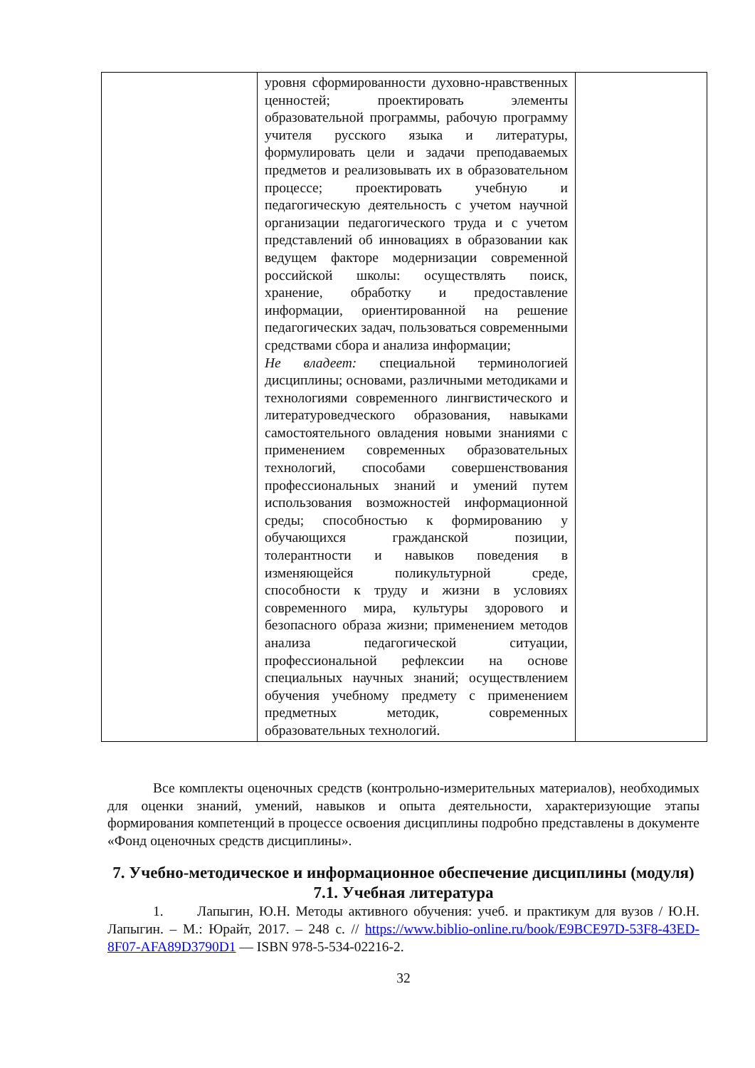| | уровня сформированности духовно-нравственных ценностей; проектировать элементы образовательной программы, рабочую программу учителя русского языка и литературы, формулировать цели и задачи преподаваемых предметов и реализовывать их в образовательном процессе; проектировать учебную и педагогическую деятельность с учетом научной организации педагогического труда и с учетом представлений об инновациях в образовании как ведущем факторе модернизации современной российской школы: осуществлять поиск, хранение, обработку и предоставление информации, ориентированной на решение педагогических задач, пользоваться современными средствами сбора и анализа информации; Не владеет: специальной терминологией дисциплины; основами, различными методиками и технологиями современного лингвистического и литературоведческого образования, навыками самостоятельного овладения новыми знаниями с применением современных образовательных технологий, способами совершенствования профессиональных знаний и умений путем использования возможностей информационной среды; способностью к формированию у обучающихся гражданской позиции, толерантности и навыков поведения в изменяющейся поликультурной среде, способности к труду и жизни в условиях современного мира, культуры здорового и безопасного образа жизни; применением методов анализа педагогической ситуации, профессиональной рефлексии на основе специальных научных знаний; осуществлением обучения учебному предмету с применением предметных методик, современных образовательных технологий. | |
Все комплекты оценочных средств (контрольно-измерительных материалов), необходимых для оценки знаний, умений, навыков и опыта деятельности, характеризующие этапы формирования компетенций в процессе освоения дисциплины подробно представлены в документе «Фонд оценочных средств дисциплины».
7. Учебно-методическое и информационное обеспечение дисциплины (модуля)
7.1. Учебная литература
1. Лапыгин, Ю.Н. Методы активного обучения: учеб. и практикум для вузов / Ю.Н. Лапыгин. – М.: Юрайт, 2017. – 248 с. // https://www.biblio-online.ru/book/E9BCE97D-53F8-43ED-8F07-AFA89D3790D1 — ISBN 978-5-534-02216-2.
32